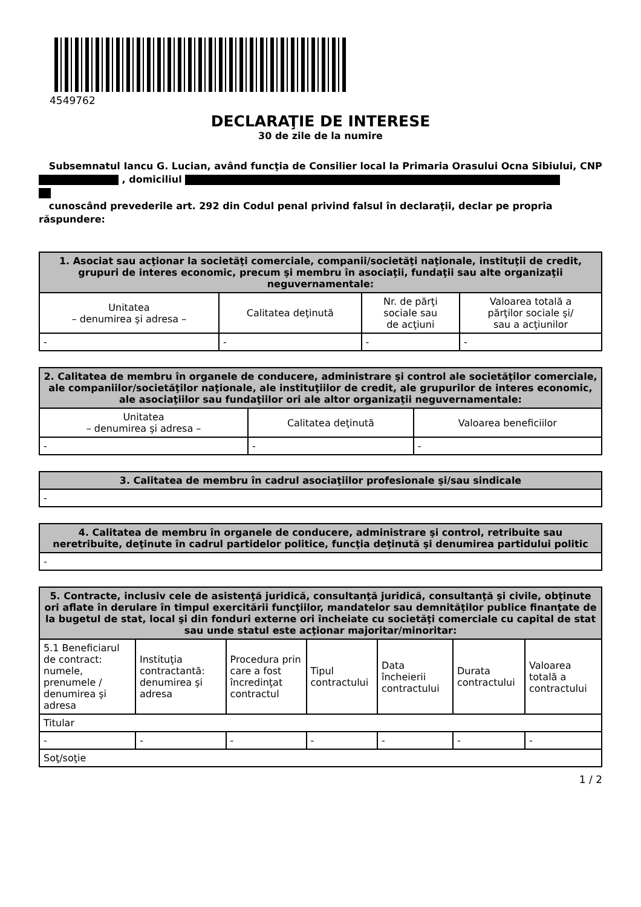4549762
DECLARAŢIE DE INTERESE
30 de zile de la numire
Subsemnatul Iancu G. Lucian, având funcţia de Consilier local la Primaria Orasului Ocna Sibiului, CNP , domiciliul
cunoscând prevederile art. 292 din Codul penal privind falsul în declaraţii, declar pe propria răspundere:
| 1. Asociat sau acţionar la societăţi comerciale, companii/societăţi naţionale, instituţii de credit, grupuri de interes economic, precum şi membru în asociaţii, fundaţii sau alte organizaţii neguvernamentale: | | | |
| --- | --- | --- | --- |
| Unitatea – denumirea şi adresa – | Calitatea deţinută | Nr. de părţi sociale sau de acţiuni | Valoarea totală a părţilor sociale şi/ sau a acţiunilor |
| - | - | - | - |
| 2. Calitatea de membru în organele de conducere, administrare şi control ale societăţilor comerciale, ale companiilor/societăţilor naţionale, ale instituţiilor de credit, ale grupurilor de interes economic, ale asociaţiilor sau fundaţiilor ori ale altor organizaţii neguvernamentale: | | |
| --- | --- | --- |
| Unitatea – denumirea şi adresa – | Calitatea deţinută | Valoarea beneficiilor |
| - | - | - |
| 3. Calitatea de membru în cadrul asociaţiilor profesionale şi/sau sindicale |
| --- |
| - |
| 4. Calitatea de membru în organele de conducere, administrare şi control, retribuite sau neretribuite, deţinute în cadrul partidelor politice, funcţia deţinută şi denumirea partidului politic |
| --- |
| - |
| 5. Contracte, inclusiv cele de asistenţă juridică, consultanţă juridică, consultanţă şi civile, obţinute ori aflate în derulare în timpul exercitării funcţiilor, mandatelor sau demnităţilor publice finanţate de la bugetul de stat, local şi din fonduri externe ori încheiate cu societăţi comerciale cu capital de stat sau unde statul este acţionar majoritar/minoritar: | | | | | | |
| --- | --- | --- | --- | --- | --- | --- |
| 5.1 Beneficiarul de contract: numele, prenumele / denumirea şi adresa | Instituţia contractantă: denumirea şi adresa | Procedura prin care a fost încredinţat contractul | Tipul contractului | Data încheierii contractului | Durata contractului | Valoarea totală a contractului |
| Titular | | | | | | |
| - | - | - | - | - | - | - |
| Soţ/soţie | | | | | | |
1 / 2